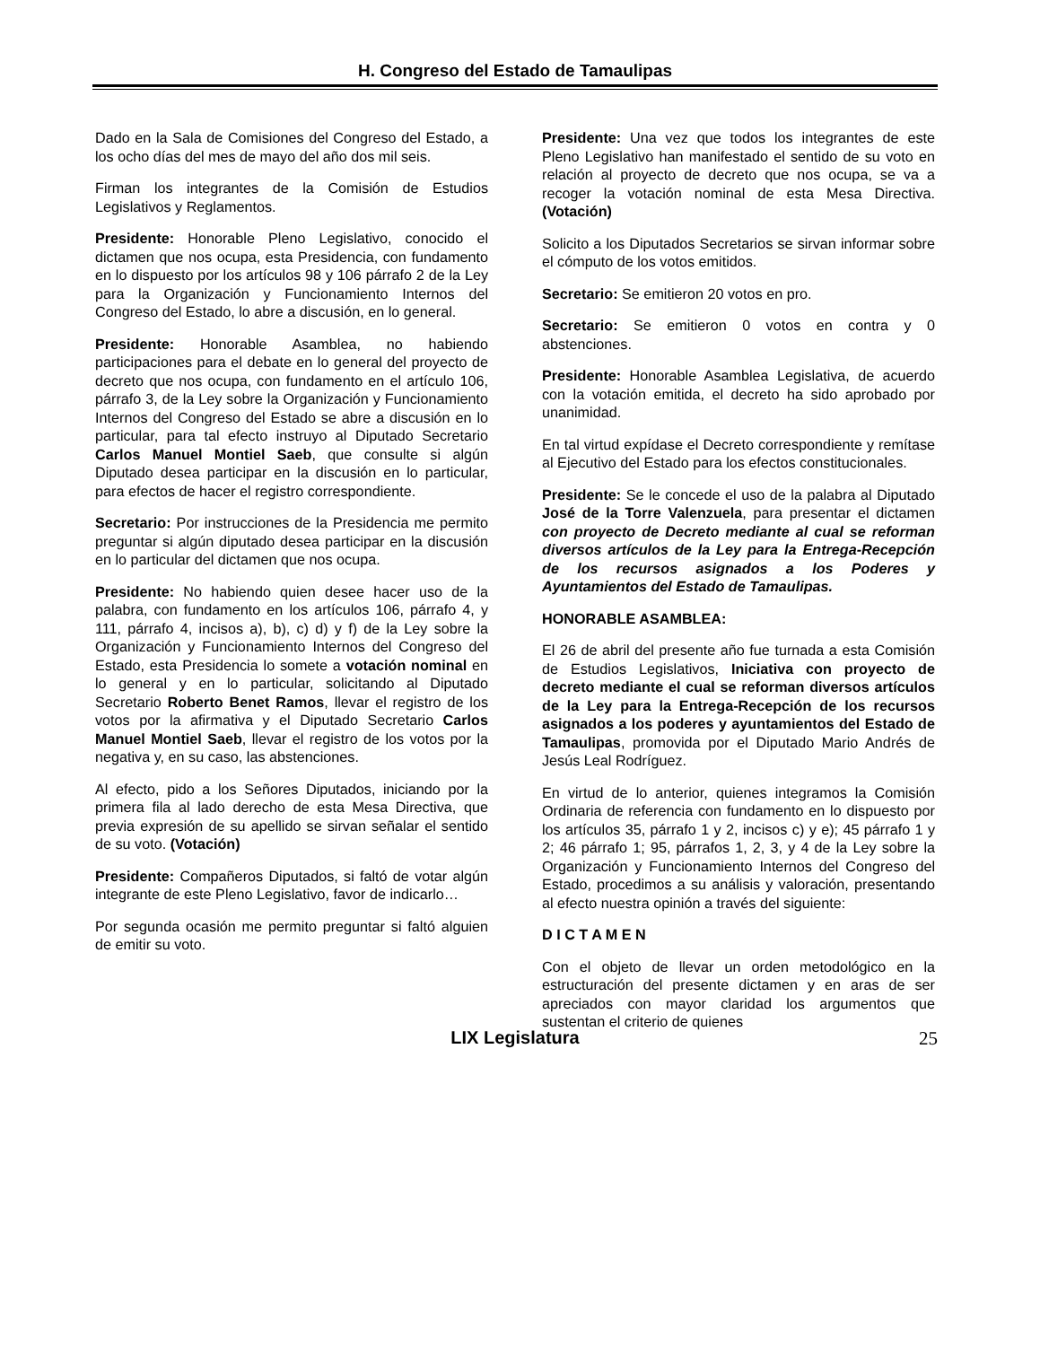H. Congreso del Estado de Tamaulipas
Dado en la Sala de Comisiones del Congreso del Estado, a los ocho días del mes de mayo del año dos mil seis.
Firman los integrantes de la Comisión de Estudios Legislativos y Reglamentos.
Presidente: Honorable Pleno Legislativo, conocido el dictamen que nos ocupa, esta Presidencia, con fundamento en lo dispuesto por los artículos 98 y 106 párrafo 2 de la Ley para la Organización y Funcionamiento Internos del Congreso del Estado, lo abre a discusión, en lo general.
Presidente: Honorable Asamblea, no habiendo participaciones para el debate en lo general del proyecto de decreto que nos ocupa, con fundamento en el artículo 106, párrafo 3, de la Ley sobre la Organización y Funcionamiento Internos del Congreso del Estado se abre a discusión en lo particular, para tal efecto instruyo al Diputado Secretario Carlos Manuel Montiel Saeb, que consulte si algún Diputado desea participar en la discusión en lo particular, para efectos de hacer el registro correspondiente.
Secretario: Por instrucciones de la Presidencia me permito preguntar si algún diputado desea participar en la discusión en lo particular del dictamen que nos ocupa.
Presidente: No habiendo quien desee hacer uso de la palabra, con fundamento en los artículos 106, párrafo 4, y 111, párrafo 4, incisos a), b), c) d) y f) de la Ley sobre la Organización y Funcionamiento Internos del Congreso del Estado, esta Presidencia lo somete a votación nominal en lo general y en lo particular, solicitando al Diputado Secretario Roberto Benet Ramos, llevar el registro de los votos por la afirmativa y el Diputado Secretario Carlos Manuel Montiel Saeb, llevar el registro de los votos por la negativa y, en su caso, las abstenciones.
Al efecto, pido a los Señores Diputados, iniciando por la primera fila al lado derecho de esta Mesa Directiva, que previa expresión de su apellido se sirvan señalar el sentido de su voto. (Votación)
Presidente: Compañeros Diputados, si faltó de votar algún integrante de este Pleno Legislativo, favor de indicarlo…
Por segunda ocasión me permito preguntar si faltó alguien de emitir su voto.
Presidente: Una vez que todos los integrantes de este Pleno Legislativo han manifestado el sentido de su voto en relación al proyecto de decreto que nos ocupa, se va a recoger la votación nominal de esta Mesa Directiva. (Votación)
Solicito a los Diputados Secretarios se sirvan informar sobre el cómputo de los votos emitidos.
Secretario: Se emitieron 20 votos en pro.
Secretario: Se emitieron 0 votos en contra y 0 abstenciones.
Presidente: Honorable Asamblea Legislativa, de acuerdo con la votación emitida, el decreto ha sido aprobado por unanimidad.
En tal virtud expídase el Decreto correspondiente y remítase al Ejecutivo del Estado para los efectos constitucionales.
Presidente: Se le concede el uso de la palabra al Diputado José de la Torre Valenzuela, para presentar el dictamen con proyecto de Decreto mediante al cual se reforman diversos artículos de la Ley para la Entrega-Recepción de los recursos asignados a los Poderes y Ayuntamientos del Estado de Tamaulipas.
HONORABLE ASAMBLEA:
El 26 de abril del presente año fue turnada a esta Comisión de Estudios Legislativos, Iniciativa con proyecto de decreto mediante el cual se reforman diversos artículos de la Ley para la Entrega-Recepción de los recursos asignados a los poderes y ayuntamientos del Estado de Tamaulipas, promovida por el Diputado Mario Andrés de Jesús Leal Rodríguez.
En virtud de lo anterior, quienes integramos la Comisión Ordinaria de referencia con fundamento en lo dispuesto por los artículos 35, párrafo 1 y 2, incisos c) y e); 45 párrafo 1 y 2; 46 párrafo 1; 95, párrafos 1, 2, 3, y 4 de la Ley sobre la Organización y Funcionamiento Internos del Congreso del Estado, procedimos a su análisis y valoración, presentando al efecto nuestra opinión a través del siguiente:
D I C T A M E N
Con el objeto de llevar un orden metodológico en la estructuración del presente dictamen y en aras de ser apreciados con mayor claridad los argumentos que sustentan el criterio de quienes
LIX Legislatura 25